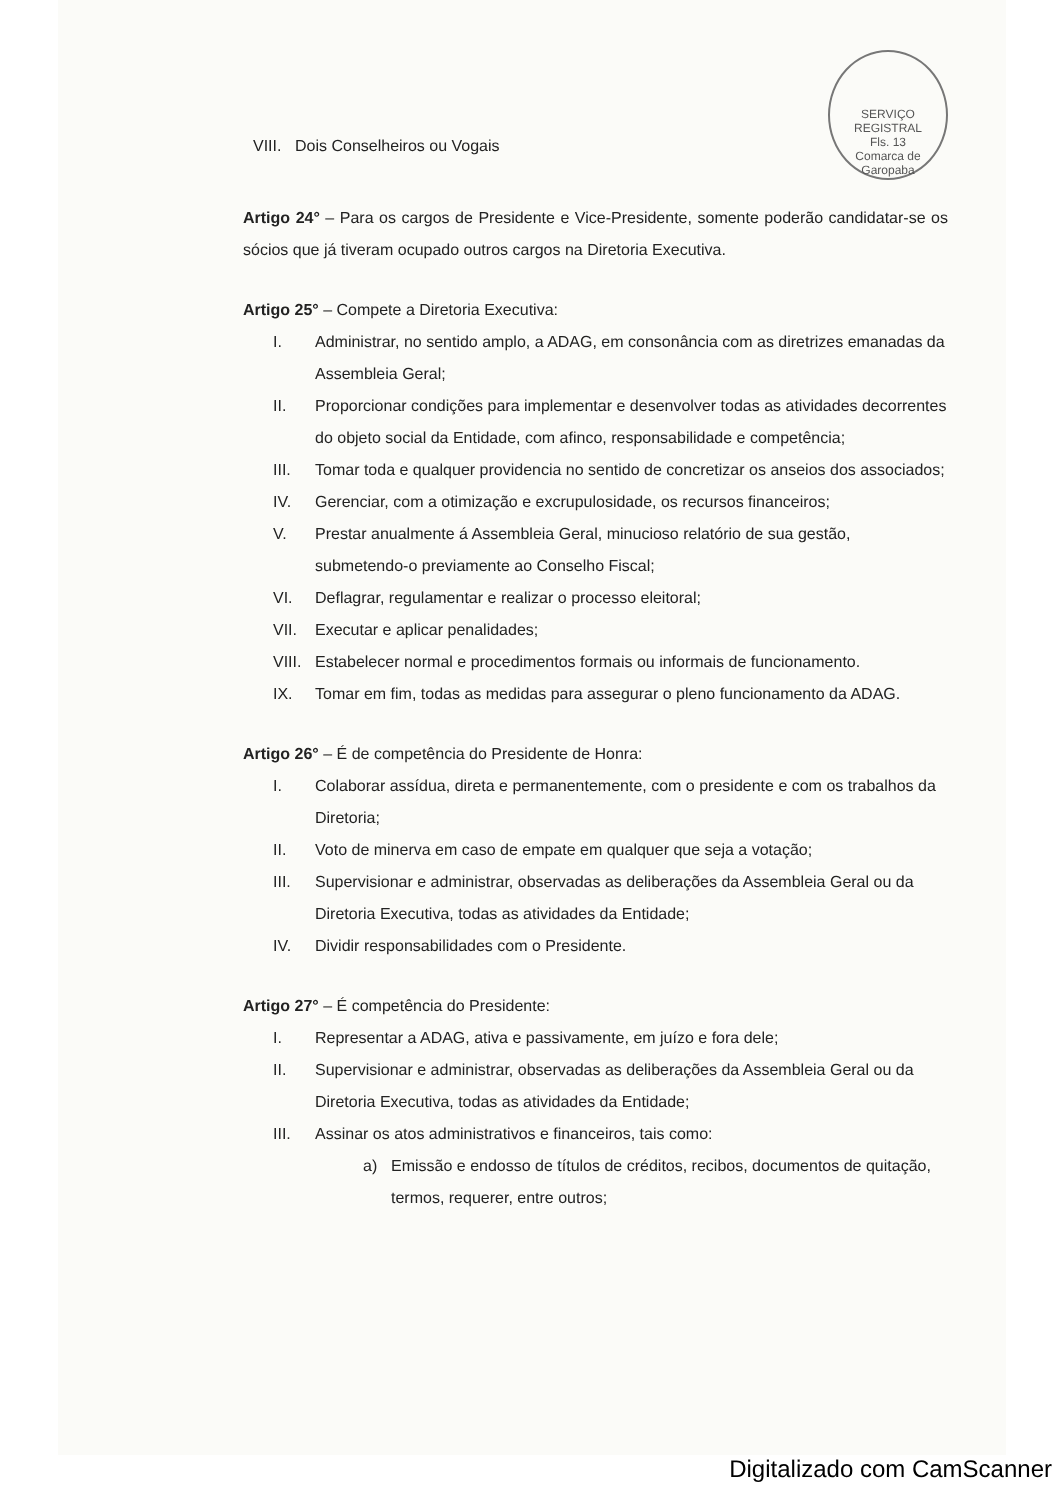SERVIÇO REGISTRAL
Fls. 13
Comarca de Garopaba
VIII. Dois Conselheiros ou Vogais
Artigo 24° – Para os cargos de Presidente e Vice-Presidente, somente poderão candidatar-se os sócios que já tiveram ocupado outros cargos na Diretoria Executiva.
Artigo 25° – Compete a Diretoria Executiva:
I. Administrar, no sentido amplo, a ADAG, em consonância com as diretrizes emanadas da Assembleia Geral;
II. Proporcionar condições para implementar e desenvolver todas as atividades decorrentes do objeto social da Entidade, com afinco, responsabilidade e competência;
III. Tomar toda e qualquer providencia no sentido de concretizar os anseios dos associados;
IV. Gerenciar, com a otimização e excrupulosidade, os recursos financeiros;
V. Prestar anualmente á Assembleia Geral, minucioso relatório de sua gestão, submetendo-o previamente ao Conselho Fiscal;
VI. Deflagrar, regulamentar e realizar o processo eleitoral;
VII. Executar e aplicar penalidades;
VIII. Estabelecer normal e procedimentos formais ou informais de funcionamento.
IX. Tomar em fim, todas as medidas para assegurar o pleno funcionamento da ADAG.
Artigo 26° – É de competência do Presidente de Honra:
I. Colaborar assídua, direta e permanentemente, com o presidente e com os trabalhos da Diretoria;
II. Voto de minerva em caso de empate em qualquer que seja a votação;
III. Supervisionar e administrar, observadas as deliberações da Assembleia Geral ou da Diretoria Executiva, todas as atividades da Entidade;
IV. Dividir responsabilidades com o Presidente.
Artigo 27° – É competência do Presidente:
I. Representar a ADAG, ativa e passivamente, em juízo e fora dele;
II. Supervisionar e administrar, observadas as deliberações da Assembleia Geral ou da Diretoria Executiva, todas as atividades da Entidade;
III. Assinar os atos administrativos e financeiros, tais como:
a) Emissão e endosso de títulos de créditos, recibos, documentos de quitação, termos, requerer, entre outros;
Digitalizado com CamScanner